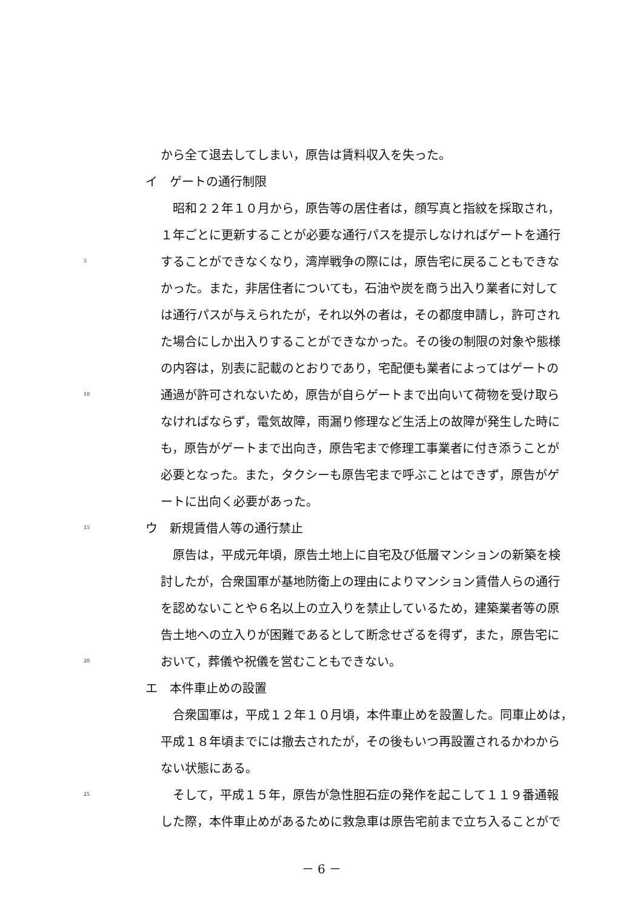から全て退去してしまい，原告は賃料収入を失った。
イ　ゲートの通行制限
　昭和２２年１０月から，原告等の居住者は，顔写真と指紋を採取され，
１年ごとに更新することが必要な通行パスを提示しなければゲートを通行
5 することができなくなり，湾岸戦争の際には，原告宅に戻ることもできな
かった。また，非居住者についても，石油や炭を商う出入り業者に対して
は通行パスが与えられたが，それ以外の者は，その都度申請し，許可され
た場合にしか出入りすることができなかった。その後の制限の対象や態様
の内容は，別表に記載のとおりであり，宅配便も業者によってはゲートの
10 通過が許可されないため，原告が自らゲートまで出向いて荷物を受け取ら
なければならず，電気故障，雨漏り修理など生活上の故障が発生した時に
も，原告がゲートまで出向き，原告宅まで修理工事業者に付き添うことが
必要となった。また，タクシーも原告宅まで呼ぶことはできず，原告がゲ
ートに出向く必要があった。
15 ウ　新規賃借人等の通行禁止
　原告は，平成元年頃，原告土地上に自宅及び低層マンションの新築を検
討したが，合衆国軍が基地防衛上の理由によりマンション賃借人らの通行
を認めないことや６名以上の立入りを禁止しているため，建築業者等の原
告土地への立入りが困難であるとして断念せざるを得ず，また，原告宅に
20 おいて，葬儀や祝儀を営むこともできない。
エ　本件車止めの設置
　合衆国軍は，平成１２年１０月頃，本件車止めを設置した。同車止めは，
平成１８年頃までには撤去されたが，その後もいつ再設置されるかわから
ない状態にある。
25　そして，平成１５年，原告が急性胆石症の発作を起こして１１９番通報
した際，本件車止めがあるために救急車は原告宅前まで立ち入ることがで
－ 6 －